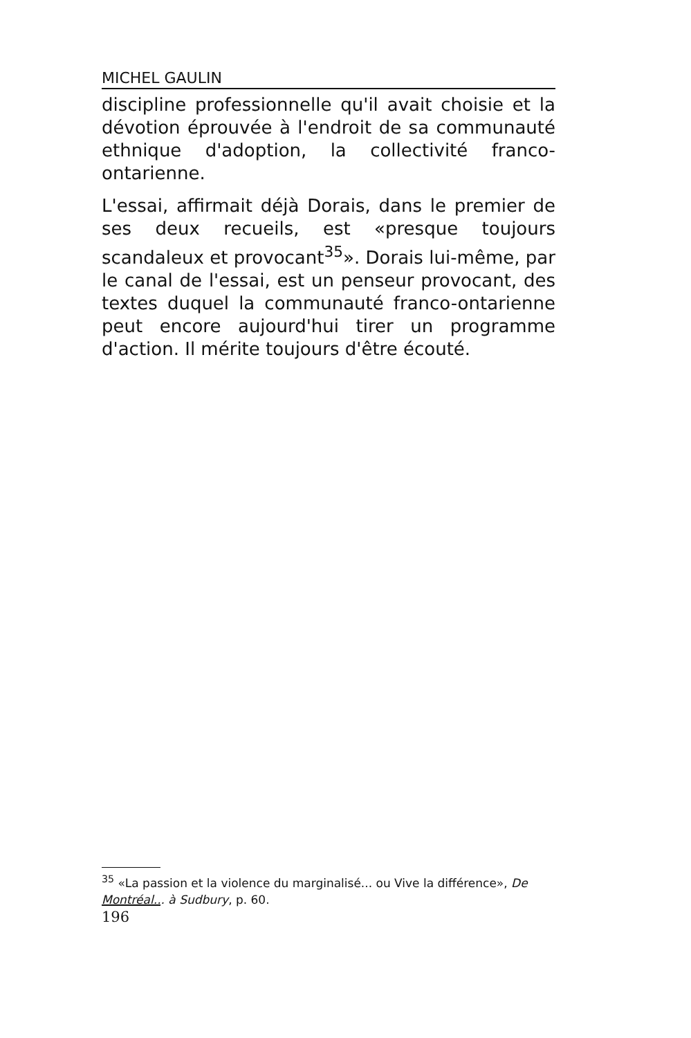MICHEL GAULIN
discipline professionnelle qu'il avait choisie et la dévotion éprouvée à l'endroit de sa communauté ethnique d'adoption, la collectivité franco-ontarienne.
L'essai, affirmait déjà Dorais, dans le premier de ses deux recueils, est «presque toujours scandaleux et provocant<sup>35</sup>». Dorais lui-même, par le canal de l'essai, est un penseur provocant, des textes duquel la communauté franco-ontarienne peut encore aujourd'hui tirer un programme d'action. Il mérite toujours d'être écouté.
<sup>35</sup> «La passion et la violence du marginalisé... ou Vive la différence», De Montréal... à Sudbury, p. 60.
196